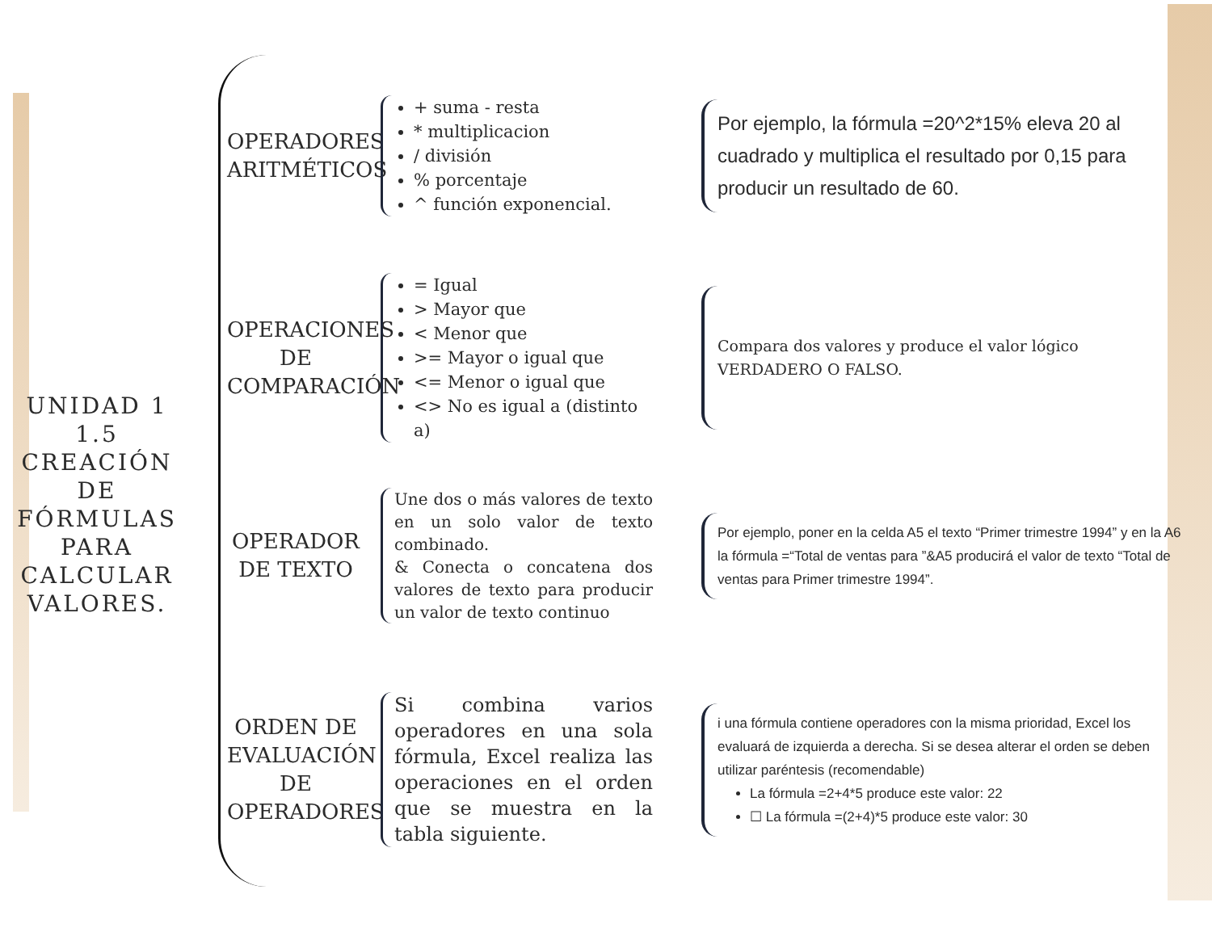UNIDAD 1
1.5 CREACIÓN DE FÓRMULAS PARA CALCULAR VALORES.
OPERADORES ARITMÉTICOS
+ suma - resta
* multiplicacion
/ división
% porcentaje
^ función exponencial.
Por ejemplo, la fórmula =20^2*15% eleva 20 al cuadrado y multiplica el resultado por 0,15 para producir un resultado de 60.
OPERACIONES DE COMPARACIÓN
= Igual
> Mayor que
< Menor que
>= Mayor o igual que
<= Menor o igual que
<> No es igual a (distinto a)
Compara dos valores y produce el valor lógico VERDADERO O FALSO.
OPERADOR DE TEXTO
Une dos o más valores de texto en un solo valor de texto combinado.
& Conecta o concatena dos valores de texto para producir un valor de texto continuo
Por ejemplo, poner en la celda A5 el texto “Primer trimestre 1994” y en la A6 la fórmula =“Total de ventas para ”&A5 producirá el valor de texto “Total de ventas para Primer trimestre 1994”.
ORDEN DE EVALUACIÓN DE OPERADORES
Si combina varios operadores en una sola fórmula, Excel realiza las operaciones en el orden que se muestra en la tabla siguiente.
i una fórmula contiene operadores con la misma prioridad, Excel los evaluará de izquierda a derecha. Si se desea alterar el orden se deben utilizar paréntesis (recomendable)
La fórmula =2+4*5 produce este valor: 22
☐ La fórmula =(2+4)*5 produce este valor: 30